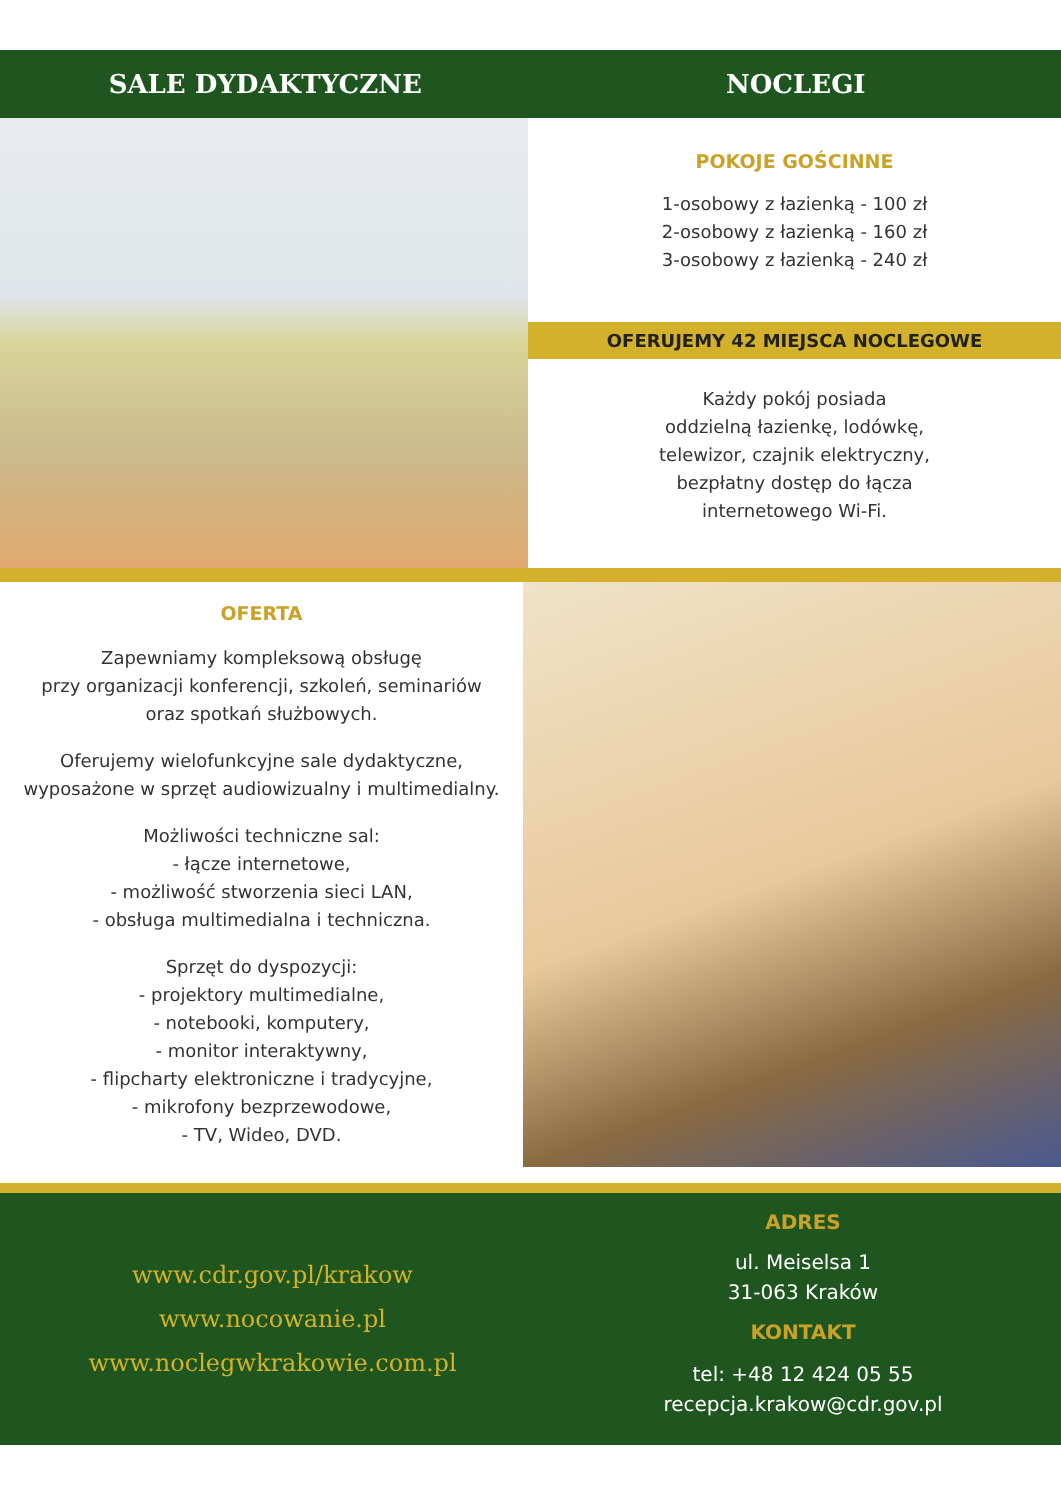SALE DYDAKTYCZNE NOCLEGI
POKOJE GOŚCINNE
1-osobowy z łazienką - 100 zł
2-osobowy z łazienką - 160 zł
3-osobowy z łazienką - 240 zł
OFERUJEMY 42 MIEJSCA NOCLEGOWE
Każdy pokój posiada
oddzielną łazienkę, lodówkę,
telewizor, czajnik elektryczny,
bezpłatny dostęp do łącza
internetowego Wi-Fi.
OFERTA
Zapewniamy kompleksową obsługę
przy organizacji konferencji, szkoleń, seminariów
oraz spotkań służbowych.
Oferujemy wielofunkcyjne sale dydaktyczne,
wyposażone w sprzęt audiowizualny i multimedialny.
Możliwości techniczne sal:
- łącze internetowe,
- możliwość stworzenia sieci LAN,
- obsługa multimedialna i techniczna.
Sprzęt do dyspozycji:
- projektory multimedialne,
- notebooki, komputery,
- monitor interaktywny,
- flipcharty elektroniczne i tradycyjne,
- mikrofony bezprzewodowe,
- TV, Wideo, DVD.
www.cdr.gov.pl/krakow
www.nocowanie.pl
www.noclegwkrakowie.com.pl
ADRES
ul. Meiselsa 1
31-063 Kraków
KONTAKT
tel: +48 12 424 05 55
recepcja.krakow@cdr.gov.pl